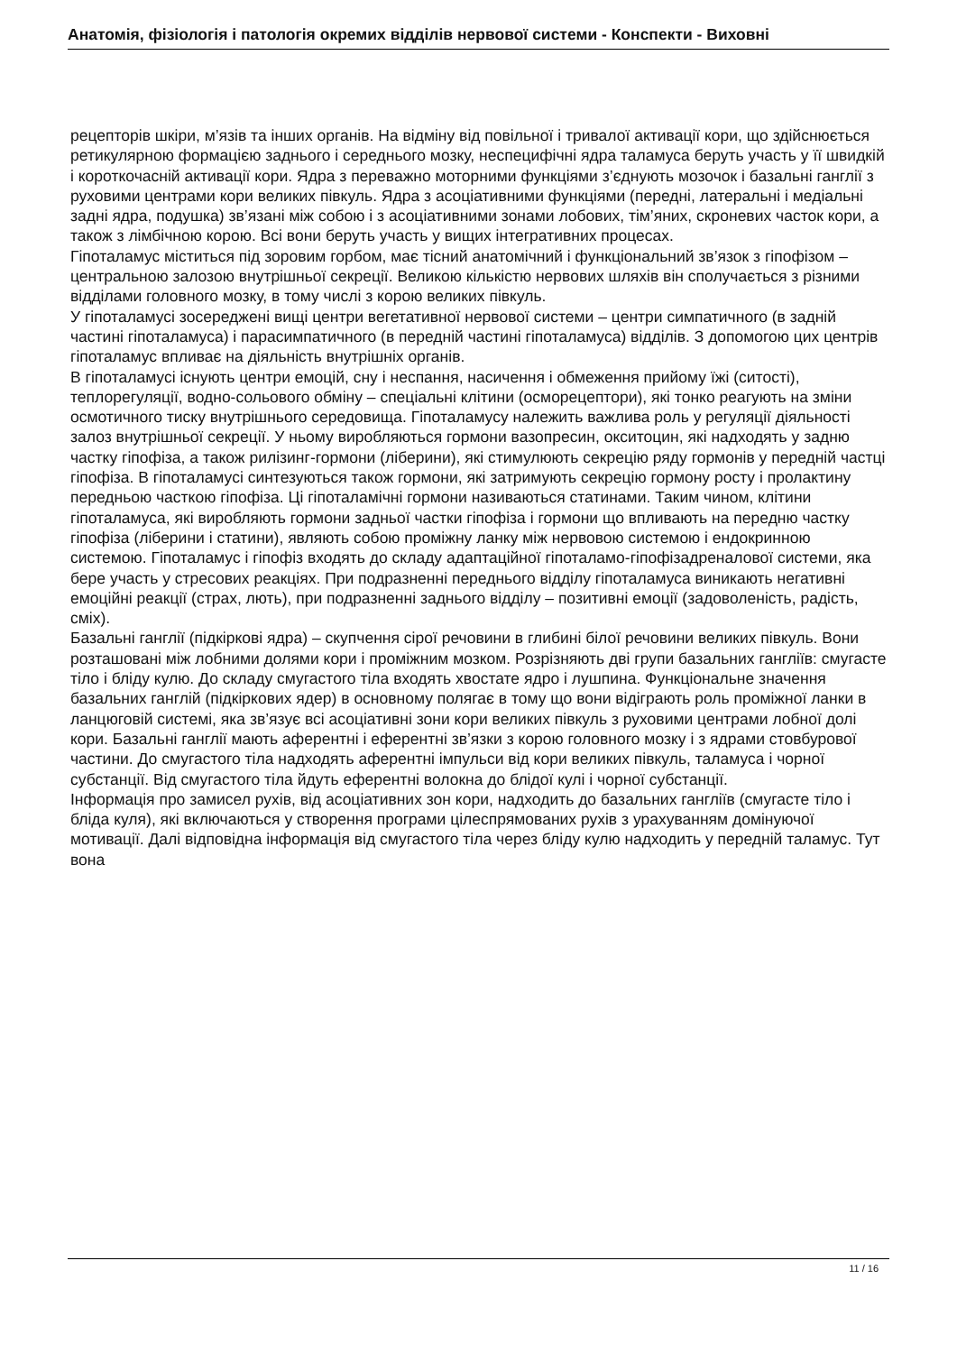Анатомія, фізіологія і патологія окремих відділів нервової системи - Конспекти - Виховні
рецепторів шкіри, м’язів та інших органів. На відміну від повільної і тривалої активації кори, що здійснюється ретикулярною формацією заднього і середнього мозку, неспецифічні ядра таламуса беруть участь у її швидкій і короткочасній активації кори. Ядра з переважно моторними функціями з’єднують мозочок і базальні ганглії з руховими центрами кори великих півкуль. Ядра з асоціативними функціями (передні, латеральні і медіальні задні ядра, подушка) зв’язані між собою і з асоціативними зонами лобових, тім’яних, скроневих часток кори, а також з лімбічною корою. Всі вони беруть участь у вищих інтегративних процесах.
Гіпоталамус міститься під зоровим горбом, має тісний анатомічний і функціональний зв’язок з гіпофізом – центральною залозою внутрішньої секреції. Великою кількістю нервових шляхів він сполучається з різними відділами головного мозку, в тому числі з корою великих півкуль.
У гіпоталамусі зосереджені вищі центри вегетативної нервової системи – центри симпатичного (в задній частині гіпоталамуса) і парасимпатичного (в передній частині гіпоталамуса) відділів. З допомогою цих центрів гіпоталамус впливає на діяльність внутрішніх органів.
В гіпоталамусі існують центри емоцій, сну і неспання, насичення і обмеження прийому їжі (ситості), теплорегуляції, водно-сольового обміну – спеціальні клітини (осморецептори), які тонко реагують на зміни осмотичного тиску внутрішнього середовища. Гіпоталамусу належить важлива роль у регуляції діяльності залоз внутрішньої секреції. У ньому виробляються гормони вазопресин, окситоцин, які надходять у задню частку гіпофіза, а також рилізинг-гормони (ліберини), які стимулюють секрецію ряду гормонів у передній частці гіпофіза. В гіпоталамусі синтезуються також гормони, які затримують секрецію гормону росту і пролактину передньою часткою гіпофіза. Ці гіпоталамічні гормони називаються статинами. Таким чином, клітини гіпоталамуса, які виробляють гормони задньої частки гіпофіза і гормони що впливають на передню частку гіпофіза (ліберини і статини), являють собою проміжну ланку між нервовою системою і ендокринною системою. Гіпоталамус і гіпофіз входять до складу адаптаційної гіпоталамо-гіпофізадреналової системи, яка бере участь у стресових реакціях. При подразненні переднього відділу гіпоталамуса виникають негативні емоційні реакції (страх, лють), при подразненні заднього відділу – позитивні емоції (задоволеність, радість, сміх).
Базальні ганглії (підкіркові ядра) – скупчення сірої речовини в глибині білої речовини великих півкуль. Вони розташовані між лобними долями кори і проміжним мозком. Розрізняють дві групи базальних гангліїв: смугасте тіло і бліду кулю. До складу смугастого тіла входять хвостате ядро і лушпина. Функціональне значення базальних ганглій (підкіркових ядер) в основному полягає в тому що вони відіграють роль проміжної ланки в ланцюговій системі, яка зв’язує всі асоціативні зони кори великих півкуль з руховими центрами лобної долі кори. Базальні ганглії мають аферентні і еферентні зв’язки з корою головного мозку і з ядрами стовбурової частини. До смугастого тіла надходять аферентні імпульси від кори великих півкуль, таламуса і чорної субстанції. Від смугастого тіла йдуть еферентні волокна до блідої кулі і чорної субстанції.
Інформація про замисел рухів, від асоціативних зон кори, надходить до базальних гангліїв (смугасте тіло і бліда куля), які включаються у створення програми цілеспрямованих рухів з урахуванням домінуючої мотивації. Далі відповідна інформація від смугастого тіла через бліду кулю надходить у передній таламус. Тут вона
11 / 16